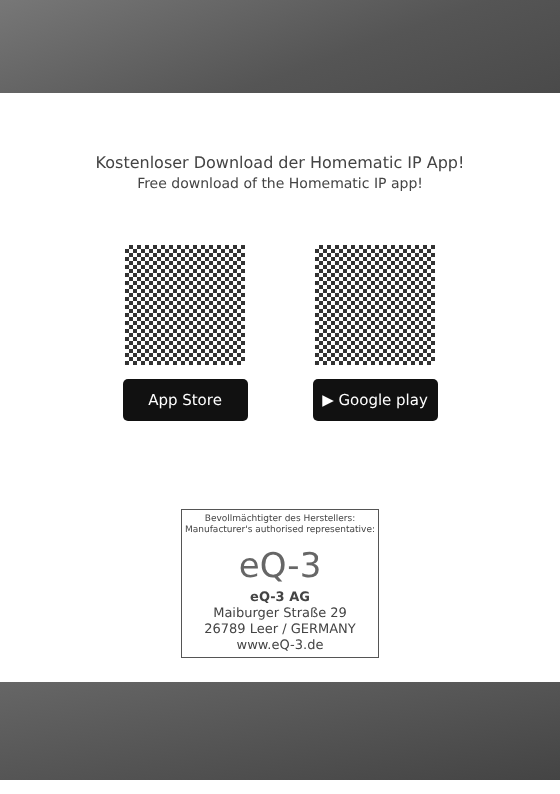Kostenloser Download der Homematic IP App!
Free download of the Homematic IP app!
App Store ▶ Google play
Bevollmächtigter des Herstellers:
Manufacturer's authorised representative:
eQ-3
eQ-3 AG
Maiburger Straße 29
26789 Leer / GERMANY
www.eQ-3.de